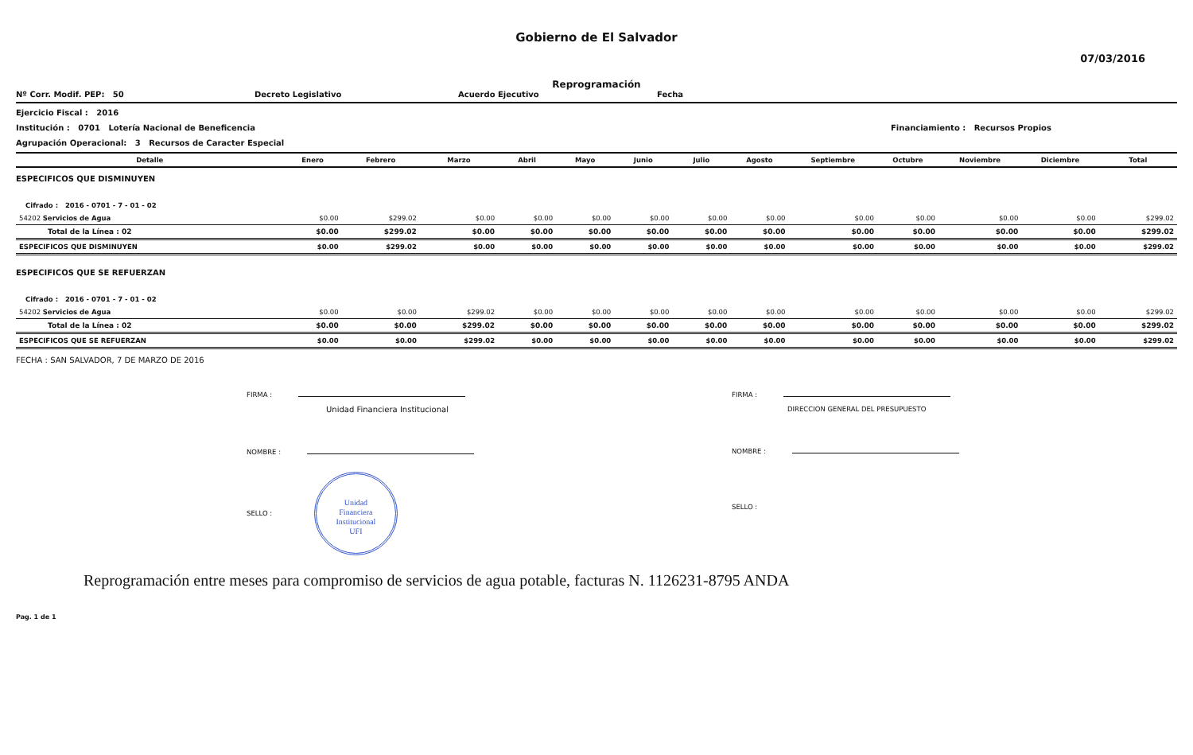Gobierno de El Salvador
07/03/2016
Reprogramación
Nº Corr. Modif. PEP: 50 Decreto Legislativo Acuerdo Ejecutivo Fecha
Ejercicio Fiscal : 2016
Institución : 0701 Lotería Nacional de Beneficencia Financiamiento : Recursos Propios
Agrupación Operacional: 3 Recursos de Caracter Especial
| Detalle | Enero | Febrero | Marzo | Abril | Mayo | Junio | Julio | Agosto | Septiembre | Octubre | Noviembre | Diciembre | Total |
| --- | --- | --- | --- | --- | --- | --- | --- | --- | --- | --- | --- | --- | --- |
| ESPECIFICOS QUE DISMINUYEN | | | | | | | | | | | | | |
| Cifrado : 2016 - 0701 - 7 - 01 - 02 | | | | | | | | | | | | | |
| 54202 Servicios de Agua | $0.00 | $299.02 | $0.00 | $0.00 | $0.00 | $0.00 | $0.00 | $0.00 | $0.00 | $0.00 | $0.00 | $0.00 | $299.02 |
| Total de la Línea : 02 | $0.00 | $299.02 | $0.00 | $0.00 | $0.00 | $0.00 | $0.00 | $0.00 | $0.00 | $0.00 | $0.00 | $0.00 | $299.02 |
| ESPECIFICOS QUE DISMINUYEN | $0.00 | $299.02 | $0.00 | $0.00 | $0.00 | $0.00 | $0.00 | $0.00 | $0.00 | $0.00 | $0.00 | $0.00 | $299.02 |
| ESPECIFICOS QUE SE REFUERZAN | | | | | | | | | | | | | |
| Cifrado : 2016 - 0701 - 7 - 01 - 02 | | | | | | | | | | | | | |
| 54202 Servicios de Agua | $0.00 | $0.00 | $299.02 | $0.00 | $0.00 | $0.00 | $0.00 | $0.00 | $0.00 | $0.00 | $0.00 | $0.00 | $299.02 |
| Total de la Línea : 02 | $0.00 | $0.00 | $299.02 | $0.00 | $0.00 | $0.00 | $0.00 | $0.00 | $0.00 | $0.00 | $0.00 | $0.00 | $299.02 |
| ESPECIFICOS QUE SE REFUERZAN | $0.00 | $0.00 | $299.02 | $0.00 | $0.00 | $0.00 | $0.00 | $0.00 | $0.00 | $0.00 | $0.00 | $0.00 | $299.02 |
FECHA : SAN SALVADOR, 7 DE MARZO DE 2016
FIRMA :
Unidad Financiera Institucional
NOMBRE :
SELLO : Unidad
Financiera
Institucional
UFI
FIRMA :
DIRECCION GENERAL DEL PRESUPUESTO
NOMBRE :
SELLO :
Reprogramación entre meses para compromiso de servicios de agua potable, facturas N. 1126231-8795 ANDA
Pag. 1 de 1